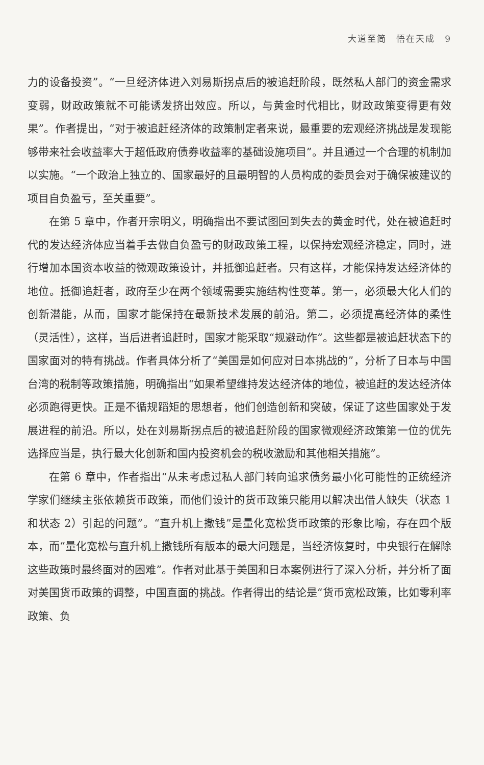大道至简　悟在天成　9
力的设备投资”。“一旦经济体进入刘易斯拐点后的被追赶阶段，既然私人部门的资金需求变弱，财政政策就不可能诱发挤出效应。所以，与黄金时代相比，财政政策变得更有效果”。作者提出，“对于被追赶经济体的政策制定者来说，最重要的宏观经济挑战是发现能够带来社会收益率大于超低政府债券收益率的基础设施项目”。并且通过一个合理的机制加以实施。“一个政治上独立的、国家最好的且最明智的人员构成的委员会对于确保被建议的项目自负盈亏，至关重要”。
在第 5 章中，作者开宗明义，明确指出不要试图回到失去的黄金时代，处在被追赶时代的发达经济体应当着手去做自负盈亏的财政政策工程，以保持宏观经济稳定，同时，进行增加本国资本收益的微观政策设计，并抵御追赶者。只有这样，才能保持发达经济体的地位。抵御追赶者，政府至少在两个领域需要实施结构性变革。第一，必须最大化人们的创新潜能，从而，国家才能保持在最新技术发展的前沿。第二，必须提高经济体的柔性（灵活性），这样，当后进者追赶时，国家才能采取“规避动作”。这些都是被追赶状态下的国家面对的特有挑战。作者具体分析了“美国是如何应对日本挑战的”，分析了日本与中国台湾的税制等政策措施，明确指出“如果希望维持发达经济体的地位，被追赶的发达经济体必须跑得更快。正是不循规蹈矩的思想者，他们创造创新和突破，保证了这些国家处于发展进程的前沿。所以，处在刘易斯拐点后的被追赶阶段的国家微观经济政策第一位的优先选择应当是，执行最大化创新和国内投资机会的税收激励和其他相关措施”。
在第 6 章中，作者指出“从未考虑过私人部门转向追求债务最小化可能性的正统经济学家们继续主张依赖货币政策，而他们设计的货币政策只能用以解决出借人缺失（状态 1 和状态 2）引起的问题”。“直升机上撒钱”是量化宽松货币政策的形象比喻，存在四个版本，而“量化宽松与直升机上撒钱所有版本的最大问题是，当经济恢复时，中央银行在解除这些政策时最终面对的困难”。作者对此基于美国和日本案例进行了深入分析，并分析了面对美国货币政策的调整，中国直面的挑战。作者得出的结论是“货币宽松政策，比如零利率政策、负